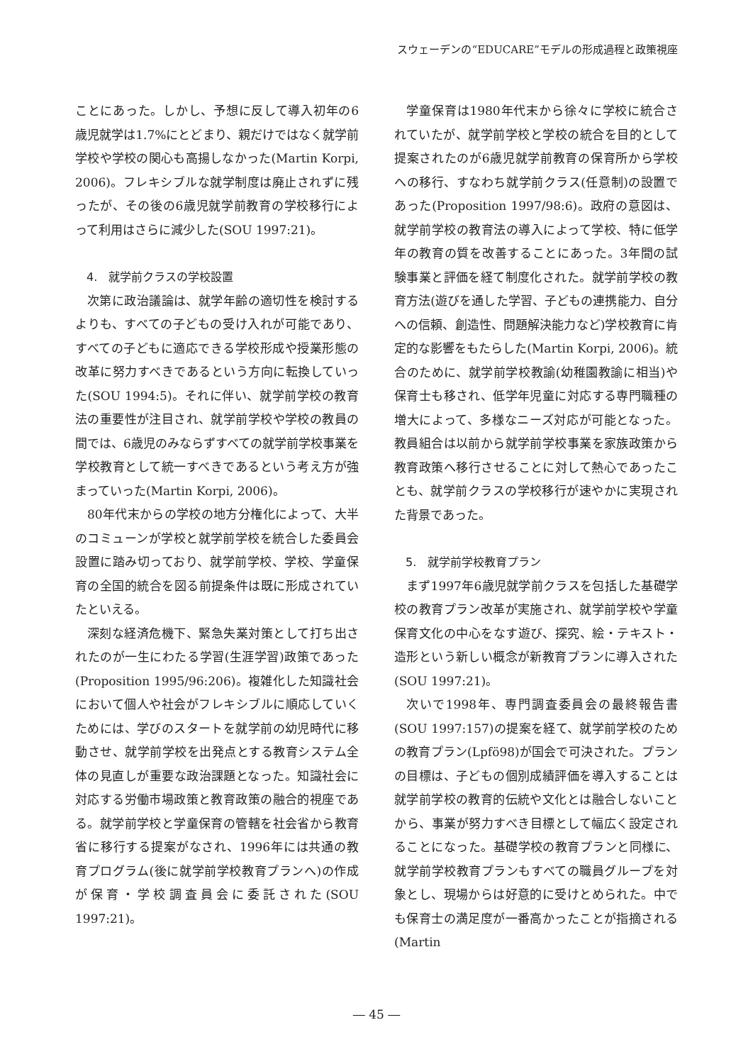スウェーデンの“EDUCARE”モデルの形成過程と政策視座
ことにあった。しかし、予想に反して導入初年の6歳児就学は1.7%にとどまり、親だけではなく就学前学校や学校の関心も高揚しなかった(Martin Korpi, 2006)。フレキシブルな就学制度は廃止されずに残ったが、その後の6歳児就学前教育の学校移行によって利用はさらに減少した(SOU 1997:21)。
4.　就学前クラスの学校設置
次第に政治議論は、就学年齢の適切性を検討するよりも、すべての子どもの受け入れが可能であり、すべての子どもに適応できる学校形成や授業形態の改革に努力すべきであるという方向に転換していった(SOU 1994:5)。それに伴い、就学前学校の教育法の重要性が注目され、就学前学校や学校の教員の間では、6歳児のみならずすべての就学前学校事業を学校教育として統一すべきであるという考え方が強まっていった(Martin Korpi, 2006)。
80年代末からの学校の地方分権化によって、大半のコミューンが学校と就学前学校を統合した委員会設置に踏み切っており、就学前学校、学校、学童保育の全国的統合を図る前提条件は既に形成されていたといえる。
深刻な経済危機下、緊急失業対策として打ち出されたのが一生にわたる学習(生涯学習)政策であった(Proposition 1995/96:206)。複雑化した知識社会において個人や社会がフレキシブルに順応していくためには、学びのスタートを就学前の幼児時代に移動させ、就学前学校を出発点とする教育システム全体の見直しが重要な政治課題となった。知識社会に対応する労働市場政策と教育政策の融合的視座である。就学前学校と学童保育の管轄を社会省から教育省に移行する提案がなされ、1996年には共通の教育プログラム(後に就学前学校教育プランへ)の作成が保育・学校調査員会に委託された(SOU 1997:21)。
学童保育は1980年代末から徐々に学校に統合されていたが、就学前学校と学校の統合を目的として提案されたのが6歳児就学前教育の保育所から学校への移行、すなわち就学前クラス(任意制)の設置であった(Proposition 1997/98:6)。政府の意図は、就学前学校の教育法の導入によって学校、特に低学年の教育の質を改善することにあった。3年間の試験事業と評価を経て制度化された。就学前学校の教育方法(遊びを通した学習、子どもの連携能力、自分への信頼、創造性、問題解決能力など)学校教育に肯定的な影響をもたらした(Martin Korpi, 2006)。統合のために、就学前学校教諭(幼稚園教諭に相当)や保育士も移され、低学年児童に対応する専門職種の増大によって、多様なニーズ対応が可能となった。教員組合は以前から就学前学校事業を家族政策から教育政策へ移行させることに対して熱心であったことも、就学前クラスの学校移行が速やかに実現された背景であった。
5.　就学前学校教育プラン
まず1997年6歳児就学前クラスを包括した基礎学校の教育プラン改革が実施され、就学前学校や学童保育文化の中心をなす遊び、探究、絵・テキスト・造形という新しい概念が新教育プランに導入された(SOU 1997:21)。
次いで1998年、専門調査委員会の最終報告書(SOU 1997:157)の提案を経て、就学前学校のための教育プラン(Lpfö98)が国会で可決された。プランの目標は、子どもの個別成績評価を導入することは就学前学校の教育的伝統や文化とは融合しないことから、事業が努力すべき目標として幅広く設定されることになった。基礎学校の教育プランと同様に、就学前学校教育プランもすべての職員グループを対象とし、現場からは好意的に受けとめられた。中でも保育士の満足度が一番高かったことが指摘される(Martin
― 45 ―